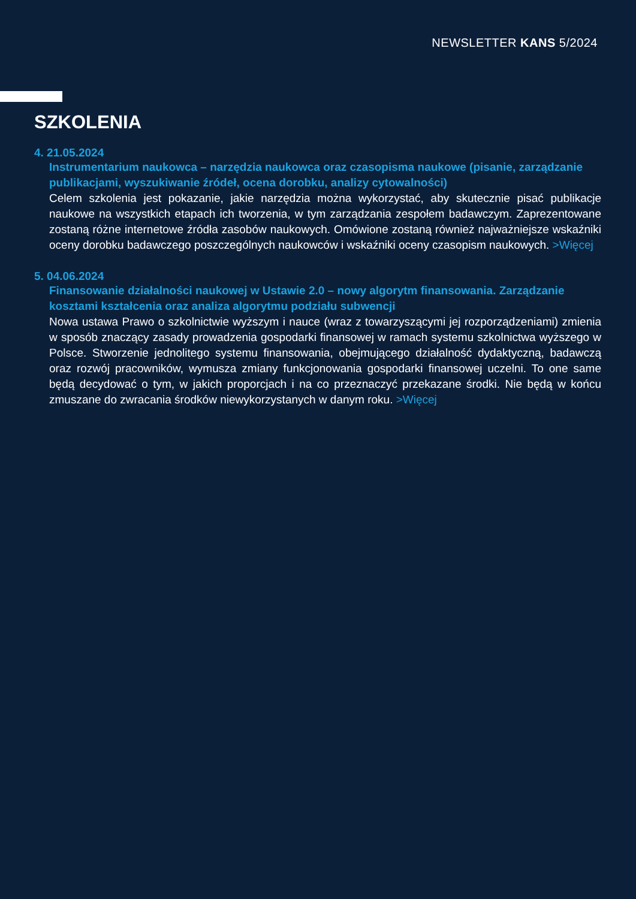NEWSLETTER KANS 5/2024
SZKOLENIA
4. 21.05.2024
Instrumentarium naukowca – narzędzia naukowca oraz czasopisma naukowe (pisanie, zarządzanie publikacjami, wyszukiwanie źródeł, ocena dorobku, analizy cytowalności)
Celem szkolenia jest pokazanie, jakie narzędzia można wykorzystać, aby skutecznie pisać publikacje naukowe na wszystkich etapach ich tworzenia, w tym zarządzania zespołem badawczym. Zaprezentowane zostaną różne internetowe źródła zasobów naukowych. Omówione zostaną również najważniejsze wskaźniki oceny dorobku badawczego poszczególnych naukowców i wskaźniki oceny czasopism naukowych. >Więcej
5. 04.06.2024
Finansowanie działalności naukowej w Ustawie 2.0 – nowy algorytm finansowania. Zarządzanie kosztami kształcenia oraz analiza algorytmu podziału subwencji
Nowa ustawa Prawo o szkolnictwie wyższym i nauce (wraz z towarzyszącymi jej rozporządzeniami) zmienia w sposób znaczący zasady prowadzenia gospodarki finansowej w ramach systemu szkolnictwa wyższego w Polsce. Stworzenie jednolitego systemu finansowania, obejmującego działalność dydaktyczną, badawczą oraz rozwój pracowników, wymusza zmiany funkcjonowania gospodarki finansowej uczelni. To one same będą decydować o tym, w jakich proporcjach i na co przeznaczyć przekazane środki. Nie będą w końcu zmuszane do zwracania środków nie­wykorzystanych w danym roku. >Więcej